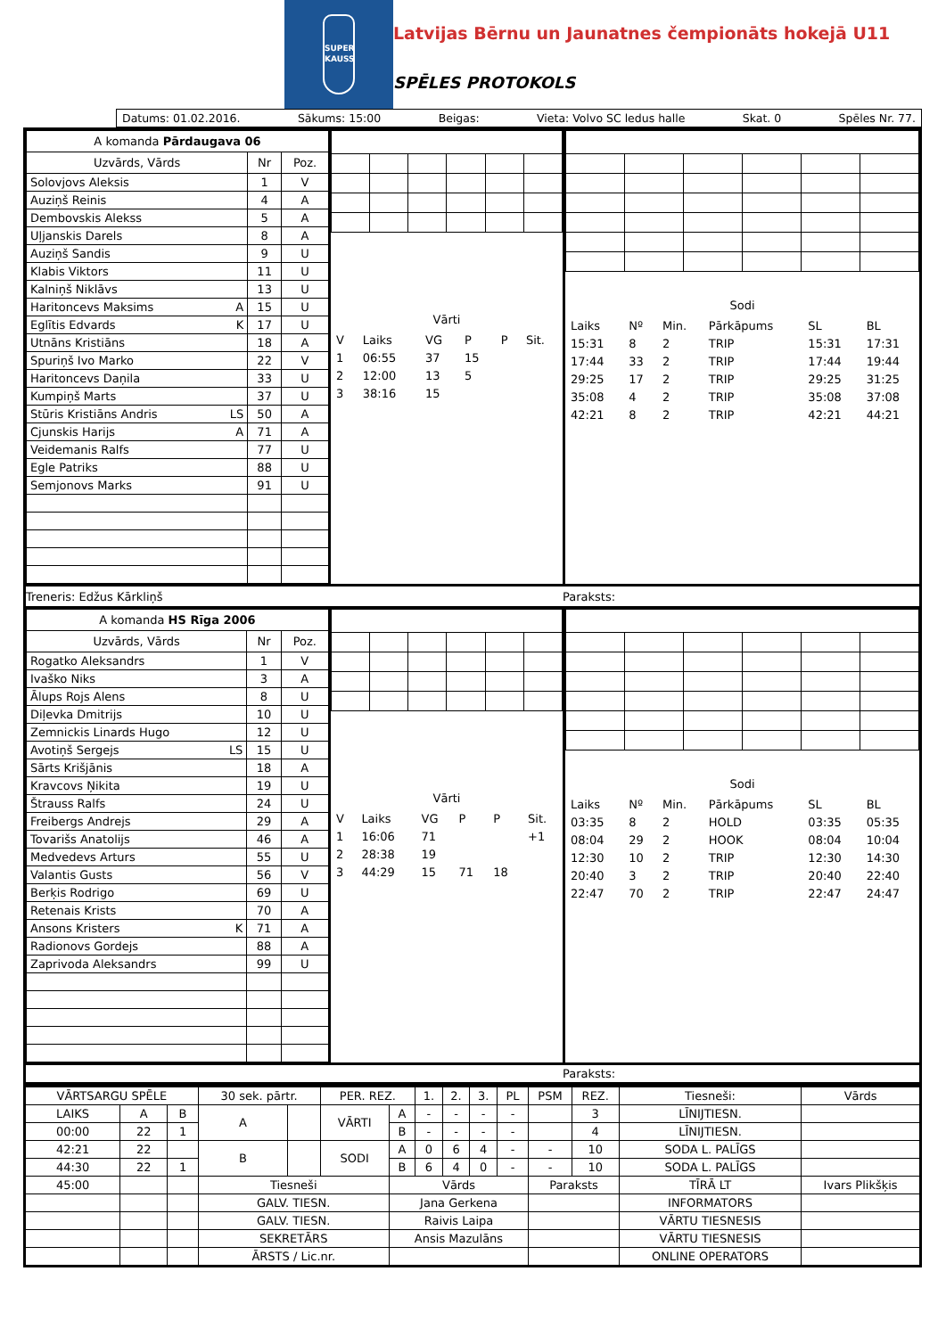SUPER
KAUSS
Latvijas Bērnu un Jaunatnes čempionāts hokejā U11
SPĒLES PROTOKOLS
Datums: 01.02.2016. Sākums: 15:00 Beigas: Vieta: Volvo SC ledus halle Skat. 0 Spēles Nr. 77.
| A komanda Pārdaugava 06 | | |
| Uzvārds, Vārds | Nr | Poz. |
| Solovjovs Aleksis | 1 | V |
| Auziņš Reinis | 4 | A |
| Dembovskis Alekss | 5 | A |
| Uļjanskis Darels | 8 | A |
| Auziņš Sandis | 9 | U |
| Klabis Viktors | 11 | U |
| Kalniņš Niklāvs | 13 | U |
| Haritoncevs Maksims A | 15 | U |
| Eglītis Edvards K | 17 | U |
| Utnāns Kristiāns | 18 | A |
| Spuriņš Ivo Marko | 22 | V |
| Haritoncevs Daņila | 33 | U |
| Kumpiņš Marts | 37 | U |
| Stūris Kristiāns Andris LS | 50 | A |
| Cjunskis Harijs A | 71 | A |
| Veidemanis Ralfs | 77 | U |
| Egle Patriks | 88 | U |
| Semjonovs Marks | 91 | U |
Vārti
| V | Laiks | VG | P | P | Sit. |
| 1 | 06:55 | 37 | 15 | | |
| 2 | 12:00 | 13 | 5 | | |
| 3 | 38:16 | 15 | | | |
Sodi
| Laiks | Nº | Min. | Pārkāpums | SL | BL |
| 15:31 | 8 | 2 | TRIP | 15:31 | 17:31 |
| 17:44 | 33 | 2 | TRIP | 17:44 | 19:44 |
| 29:25 | 17 | 2 | TRIP | 29:25 | 31:25 |
| 35:08 | 4 | 2 | TRIP | 35:08 | 37:08 |
| 42:21 | 8 | 2 | TRIP | 42:21 | 44:21 |
Treneris: Edžus Kārkliņš Paraksts:
| A komanda HS Rīga 2006 | | |
| Uzvārds, Vārds | Nr | Poz. |
| Rogatko Aleksandrs | 1 | V |
| Ivaško Niks | 3 | A |
| Ālups Rojs Alens | 8 | U |
| Diļevka Dmitrijs | 10 | U |
| Zemnickis Linards Hugo | 12 | U |
| Avotiņš Sergejs LS | 15 | U |
| Sārts Krišjānis | 18 | A |
| Kravcovs Ņikita | 19 | U |
| Štrauss Ralfs | 24 | U |
| Freibergs Andrejs | 29 | A |
| Tovarišs Anatolijs | 46 | A |
| Medvedevs Arturs | 55 | U |
| Valantis Gusts | 56 | V |
| Berķis Rodrigo | 69 | U |
| Retenais Krists | 70 | A |
| Ansons Kristers K | 71 | A |
| Radionovs Gordejs | 88 | A |
| Zaprivoda Aleksandrs | 99 | U |
Vārti
| V | Laiks | VG | P | P | Sit. |
| 1 | 16:06 | 71 | | | +1 |
| 2 | 28:38 | 19 | | | |
| 3 | 44:29 | 15 | 71 | 18 | |
Sodi
| Laiks | Nº | Min. | Pārkāpums | SL | BL |
| 03:35 | 8 | 2 | HOLD | 03:35 | 05:35 |
| 08:04 | 29 | 2 | HOOK | 08:04 | 10:04 |
| 12:30 | 10 | 2 | TRIP | 12:30 | 14:30 |
| 20:40 | 3 | 2 | TRIP | 20:40 | 22:40 |
| 22:47 | 70 | 2 | TRIP | 22:47 | 24:47 |
Paraksts:
| VĀRTSARGU SPĒLE | | | 30 sek. pārtr. | | PER. REZ. | | 1. | 2. | 3. | PL | PSM | REZ. | Tiesneši: | Vārds |
| LAIKS | A | B | A | | VĀRTI | A | - | - | - | - | | 3 | LĪNIJTIESN. | |
| 00:00 | 22 | 1 | | | | B | - | - | - | - | | 4 | LĪNIJTIESN. | |
| 42:21 | 22 | | B | | SODI | A | 0 | 6 | 4 | - | - | 10 | SODA L. PALĪGS | |
| 44:30 | 22 | 1 | | | | B | 6 | 4 | 0 | - | - | 10 | SODA L. PALĪGS | |
| 45:00 | | | Tiesneši | | | Vārds | | | | | Paraksts | | TĪRĀ LT | Ivars Plikšķis |
| | | | GALV. TIESN. | | | Jana Gerkena | | | | | | | INFORMATORS | |
| | | | GALV. TIESN. | | | Raivis Laipa | | | | | | | VĀRTU TIESNESIS | |
| | | | SEKRETĀRS | | | Ansis Mazulāns | | | | | | | VĀRTU TIESNESIS | |
| | | | ĀRSTS / Lic.nr. | | | | | | | | | | ONLINE OPERATORS | |